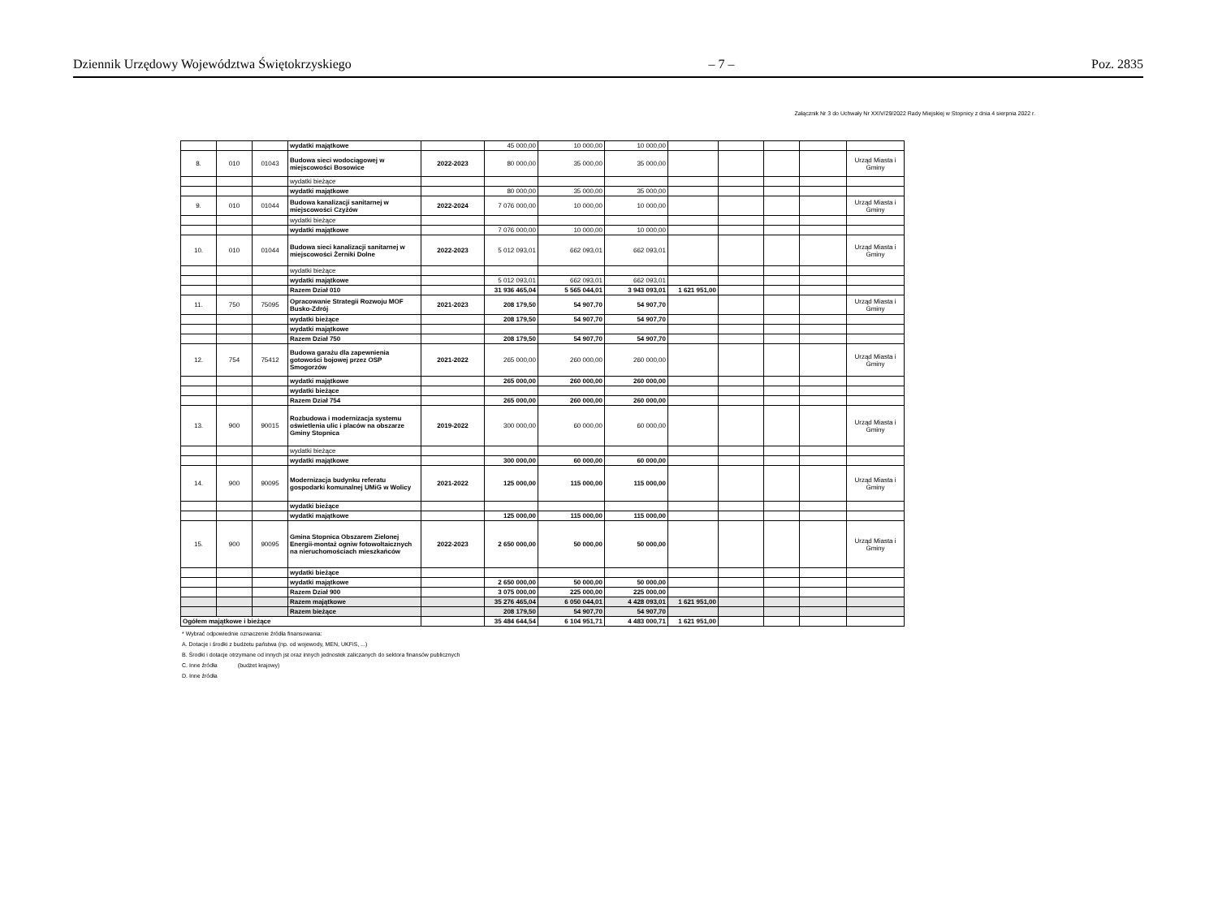Dziennik Urzędowy Województwa Świętokrzyskiego – 7 – Poz. 2835
Załącznik Nr 3 do Uchwały Nr XXIV/29/2022 Rady Miejskiej w Stopnicy z dnia 4 sierpnia 2022 r.
| | | | wydatki majątkowe | | 45 000,00 | 10 000,00 | 10 000,00 | | | | | |
| 8. | 010 | 01043 | Budowa sieci wodociągowej w miejscowości Bosowice | 2022-2023 | 80 000,00 | 35 000,00 | 35 000,00 | | | | | Urząd Miasta i Gminy |
| | | | wydatki bieżące | | | | | | | | | |
| | | | wydatki majątkowe | | 80 000,00 | 35 000,00 | 35 000,00 | | | | | |
| 9. | 010 | 01044 | Budowa kanalizacji sanitarnej w miejscowości Czyżów | 2022-2024 | 7 076 000,00 | 10 000,00 | 10 000,00 | | | | | Urząd Miasta i Gminy |
| | | | wydatki bieżące | | | | | | | | | |
| | | | wydatki majątkowe | | 7 076 000,00 | 10 000,00 | 10 000,00 | | | | | |
| 10. | 010 | 01044 | Budowa sieci kanalizacji sanitarnej w miejscowości Żerniki Dolne | 2022-2023 | 5 012 093,01 | 662 093,01 | 662 093,01 | | | | | Urząd Miasta i Gminy |
| | | | wydatki bieżące | | | | | | | | | |
| | | | wydatki majątkowe | | 5 012 093,01 | 662 093,01 | 662 093,01 | | | | | |
| | | | Razem Dział 010 | | 31 936 465,04 | 5 565 044,01 | 3 943 093,01 | 1 621 951,00 | | | | |
| 11. | 750 | 75095 | Opracowanie Strategii Rozwoju MOF Busko-Zdrój | 2021-2023 | 208 179,50 | 54 907,70 | 54 907,70 | | | | | Urząd Miasta i Gminy |
| | | | wydatki bieżące | | 208 179,50 | 54 907,70 | 54 907,70 | | | | | |
| | | | wydatki majątkowe | | | | | | | | | |
| | | | Razem Dział 750 | | 208 179,50 | 54 907,70 | 54 907,70 | | | | | |
| 12. | 754 | 75412 | Budowa garażu dla zapewnienia gotowości bojowej przez OSP Smogorzów | 2021-2022 | 265 000,00 | 260 000,00 | 260 000,00 | | | | | Urząd Miasta i Gminy |
| | | | wydatki majątkowe | | 265 000,00 | 260 000,00 | 260 000,00 | | | | | |
| | | | wydatki bieżące | | | | | | | | | |
| | | | Razem Dział 754 | | 265 000,00 | 260 000,00 | 260 000,00 | | | | | |
| 13. | 900 | 90015 | Rozbudowa i modernizacja systemu oświetlenia ulic i placów na obszarze Gminy Stopnica | 2019-2022 | 300 000,00 | 60 000,00 | 60 000,00 | | | | | Urząd Miasta i Gminy |
| | | | wydatki bieżące | | | | | | | | | |
| | | | wydatki majątkowe | | 300 000,00 | 60 000,00 | 60 000,00 | | | | | |
| 14. | 900 | 90095 | Modernizacja budynku referatu gospodarki komunalnej UMiG w Wolicy | 2021-2022 | 125 000,00 | 115 000,00 | 115 000,00 | | | | | Urząd Miasta i Gminy |
| | | | wydatki bieżące | | | | | | | | | |
| | | | wydatki majątkowe | | 125 000,00 | 115 000,00 | 115 000,00 | | | | | |
| 15. | 900 | 90095 | Gmina Stopnica Obszarem Zielonej Energii-montaż ogniw fotowoltaicznych na nieruchomościach mieszkańców | 2022-2023 | 2 650 000,00 | 50 000,00 | 50 000,00 | | | | | Urząd Miasta i Gminy |
| | | | wydatki bieżące | | | | | | | | | |
| | | | wydatki majątkowe | | 2 650 000,00 | 50 000,00 | 50 000,00 | | | | | |
| | | | Razem Dział 900 | | 3 075 000,00 | 225 000,00 | 225 000,00 | | | | | |
| | | | Razem majątkowe | | 35 276 465,04 | 6 050 044,01 | 4 428 093,01 | 1 621 951,00 | | | | |
| | | | Razem bieżące | | 208 179,50 | 54 907,70 | 54 907,70 | | | | | |
| Ogółem majątkowe i bieżące | | | | | 35 484 644,54 | 6 104 951,71 | 4 483 000,71 | 1 621 951,00 | | | | |
* Wybrać odpowiednie oznaczenie źródła finansowania:
A. Dotacje i środki z budżetu państwa (np. od wojewody, MEN, UKFiS, ...)
B. Środki i dotacje otrzymane od innych jst oraz innych jednostek zaliczanych do sektora finansów publicznych
C. Inne źródła (budżet krajowy)
D. Inne źródła